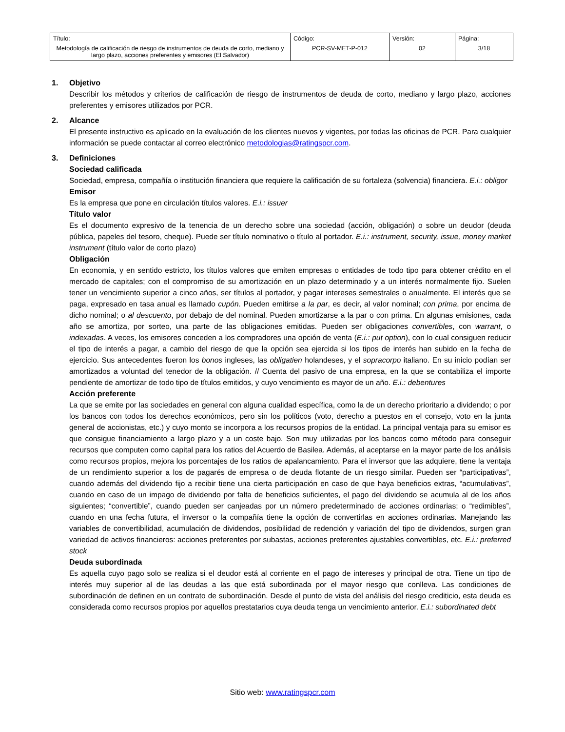| Título: Metodología de calificación de riesgo de instrumentos de deuda de corto, mediano y largo plazo, acciones preferentes y emisores (El Salvador) | Código: PCR-SV-MET-P-012 | Versión: 02 | Página: 3/18 |
1. Objetivo
Describir los métodos y criterios de calificación de riesgo de instrumentos de deuda de corto, mediano y largo plazo, acciones preferentes y emisores utilizados por PCR.
2. Alcance
El presente instructivo es aplicado en la evaluación de los clientes nuevos y vigentes, por todas las oficinas de PCR. Para cualquier información se puede contactar al correo electrónico metodologias@ratingspcr.com.
3. Definiciones
Sociedad calificada
Sociedad, empresa, compañía o institución financiera que requiere la calificación de su fortaleza (solvencia) financiera. E.i.: obligor
Emisor
Es la empresa que pone en circulación títulos valores. E.i.: issuer
Título valor
Es el documento expresivo de la tenencia de un derecho sobre una sociedad (acción, obligación) o sobre un deudor (deuda pública, papeles del tesoro, cheque). Puede ser título nominativo o título al portador. E.i.: instrument, security, issue, money market instrument (título valor de corto plazo)
Obligación
En economía, y en sentido estricto, los títulos valores que emiten empresas o entidades de todo tipo para obtener crédito en el mercado de capitales; con el compromiso de su amortización en un plazo determinado y a un interés normalmente fijo. Suelen tener un vencimiento superior a cinco años, ser títulos al portador, y pagar intereses semestrales o anualmente. El interés que se paga, expresado en tasa anual es llamado cupón. Pueden emitirse a la par, es decir, al valor nominal; con prima, por encima de dicho nominal; o al descuento, por debajo de del nominal. Pueden amortizarse a la par o con prima. En algunas emisiones, cada año se amortiza, por sorteo, una parte de las obligaciones emitidas. Pueden ser obligaciones convertibles, con warrant, o indexadas. A veces, los emisores conceden a los compradores una opción de venta (E.i.: put option), con lo cual consiguen reducir el tipo de interés a pagar, a cambio del riesgo de que la opción sea ejercida si los tipos de interés han subido en la fecha de ejercicio. Sus antecedentes fueron los bonos ingleses, las obligatien holandeses, y el sopracorpo italiano. En su inicio podían ser amortizados a voluntad del tenedor de la obligación. // Cuenta del pasivo de una empresa, en la que se contabiliza el importe pendiente de amortizar de todo tipo de títulos emitidos, y cuyo vencimiento es mayor de un año. E.i.: debentures
Acción preferente
La que se emite por las sociedades en general con alguna cualidad específica, como la de un derecho prioritario a dividendo; o por los bancos con todos los derechos económicos, pero sin los políticos (voto, derecho a puestos en el consejo, voto en la junta general de accionistas, etc.) y cuyo monto se incorpora a los recursos propios de la entidad. La principal ventaja para su emisor es que consigue financiamiento a largo plazo y a un coste bajo. Son muy utilizadas por los bancos como método para conseguir recursos que computen como capital para los ratios del Acuerdo de Basilea. Además, al aceptarse en la mayor parte de los análisis como recursos propios, mejora los porcentajes de los ratios de apalancamiento. Para el inversor que las adquiere, tiene la ventaja de un rendimiento superior a los de pagarés de empresa o de deuda flotante de un riesgo similar. Pueden ser “participativas”, cuando además del dividendo fijo a recibir tiene una cierta participación en caso de que haya beneficios extras, “acumulativas”, cuando en caso de un impago de dividendo por falta de beneficios suficientes, el pago del dividendo se acumula al de los años siguientes; “convertible”, cuando pueden ser canjeadas por un número predeterminado de acciones ordinarias; o “redimibles”, cuando en una fecha futura, el inversor o la compañía tiene la opción de convertirlas en acciones ordinarias. Manejando las variables de convertibilidad, acumulación de dividendos, posibilidad de redención y variación del tipo de dividendos, surgen gran variedad de activos financieros: acciones preferentes por subastas, acciones preferentes ajustables convertibles, etc. E.i.: preferred stock
Deuda subordinada
Es aquella cuyo pago solo se realiza si el deudor está al corriente en el pago de intereses y principal de otra. Tiene un tipo de interés muy superior al de las deudas a las que está subordinada por el mayor riesgo que conlleva. Las condiciones de subordinación de definen en un contrato de subordinación. Desde el punto de vista del análisis del riesgo crediticio, esta deuda es considerada como recursos propios por aquellos prestatarios cuya deuda tenga un vencimiento anterior. E.i.: subordinated debt
Sitio web: www.ratingspcr.com